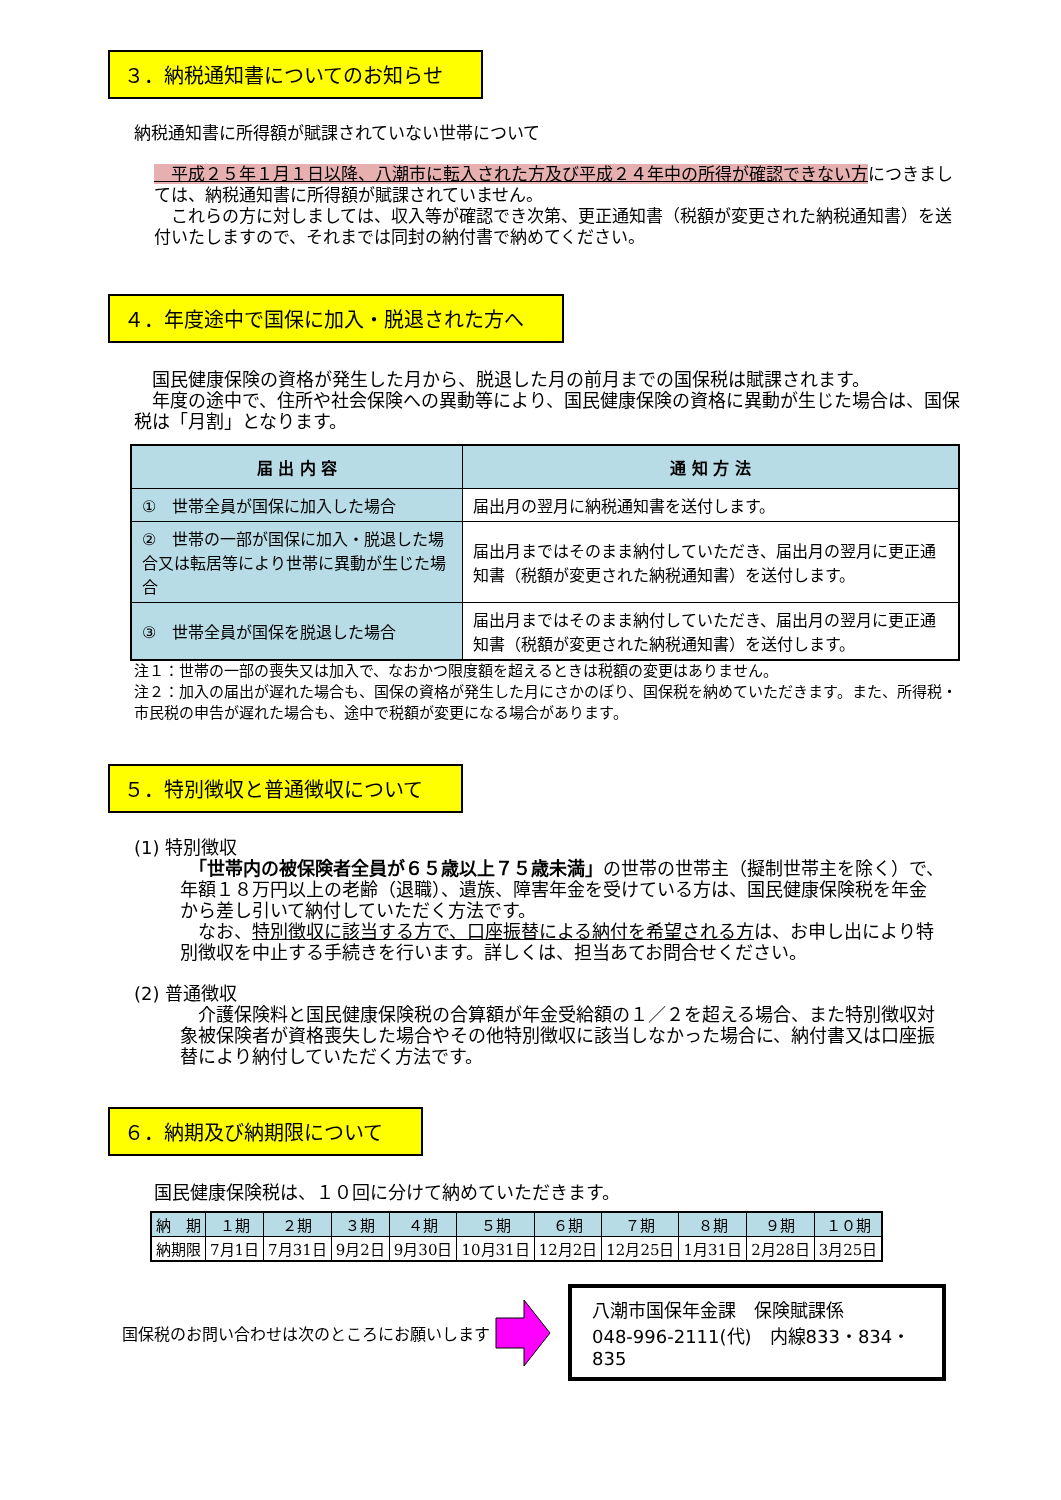３．納税通知書についてのお知らせ
納税通知書に所得額が賦課されていない世帯について
　平成２５年１月１日以降、八潮市に転入された方及び平成２４年中の所得が確認できない方につきましては、納税通知書に所得額が賦課されていません。
　これらの方に対しましては、収入等が確認でき次第、更正通知書（税額が変更された納税通知書）を送付いたしますので、それまでは同封の納付書で納めてください。
４．年度途中で国保に加入・脱退された方へ
　国民健康保険の資格が発生した月から、脱退した月の前月までの国保税は賦課されます。
　年度の途中で、住所や社会保険への異動等により、国民健康保険の資格に異動が生じた場合は、国保税は「月割」となります。
| 届 出 内 容 | 通 知 方 法 |
| --- | --- |
| ① 世帯全員が国保に加入した場合 | 届出月の翌月に納税通知書を送付します。 |
| ② 世帯の一部が国保に加入・脱退した場合又は転居等により世帯に異動が生じた場合 | 届出月まではそのまま納付していただき、届出月の翌月に更正通知書（税額が変更された納税通知書）を送付します。 |
| ③ 世帯全員が国保を脱退した場合 | 届出月まではそのまま納付していただき、届出月の翌月に更正通知書（税額が変更された納税通知書）を送付します。 |
注１：世帯の一部の喪失又は加入で、なおかつ限度額を超えるときは税額の変更はありません。
注２：加入の届出が遅れた場合も、国保の資格が発生した月にさかのぼり、国保税を納めていただきます。また、所得税・市民税の申告が遅れた場合も、途中で税額が変更になる場合があります。
５．特別徴収と普通徴収について
(1) 特別徴収
　「世帯内の被保険者全員が６５歳以上７５歳未満」の世帯の世帯主（擬制世帯主を除く）で、年額１８万円以上の老齢（退職）、遺族、障害年金を受けている方は、国民健康保険税を年金から差し引いて納付していただく方法です。
　なお、特別徴収に該当する方で、口座振替による納付を希望される方は、お申し出により特別徴収を中止する手続きを行います。詳しくは、担当あてお問合せください。
(2) 普通徴収
　介護保険料と国民健康保険税の合算額が年金受給額の１／２を超える場合、また特別徴収対象被保険者が資格喪失した場合やその他特別徴収に該当しなかった場合に、納付書又は口座振替により納付していただく方法です。
６．納期及び納期限について
国民健康保険税は、１０回に分けて納めていただきます。
| 納 期 | １期 | ２期 | ３期 | ４期 | ５期 | ６期 | ７期 | ８期 | ９期 | １０期 |
| 納期限 | 7月1日 | 7月31日 | 9月2日 | 9月30日 | 10月31日 | 12月2日 | 12月25日 | 1月31日 | 2月28日 | 3月25日 |
国保税のお問い合わせは次のところにお願いします
八潮市国保年金課　保険賦課係
048-996-2111(代)　内線833・834・835